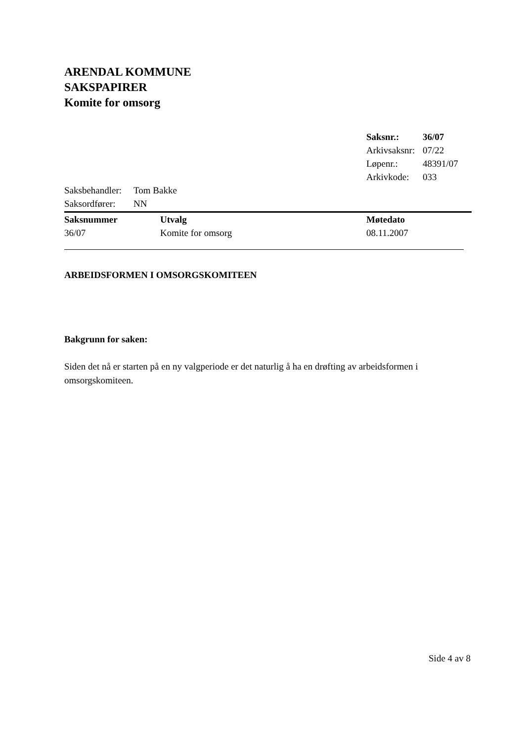ARENDAL KOMMUNE
SAKSPAPIRER
Komite for omsorg
| Saksnr.: | 36/07 |
| Arkivsaksnr: | 07/22 |
| Løpenr.: | 48391/07 |
| Arkivkode: | 033 |
| Saksbehandler: | Tom Bakke |
| Saksordfører: | NN |
| Saksnummer | Utvalg | Møtedato |
| --- | --- | --- |
| 36/07 | Komite for omsorg | 08.11.2007 |
ARBEIDSFORMEN I OMSORGSKOMITEEN
Bakgrunn for saken:
Siden det nå er starten på en ny valgperiode er det naturlig å ha en drøfting av arbeidsformen i omsorgskomiteen.
Side 4 av 8